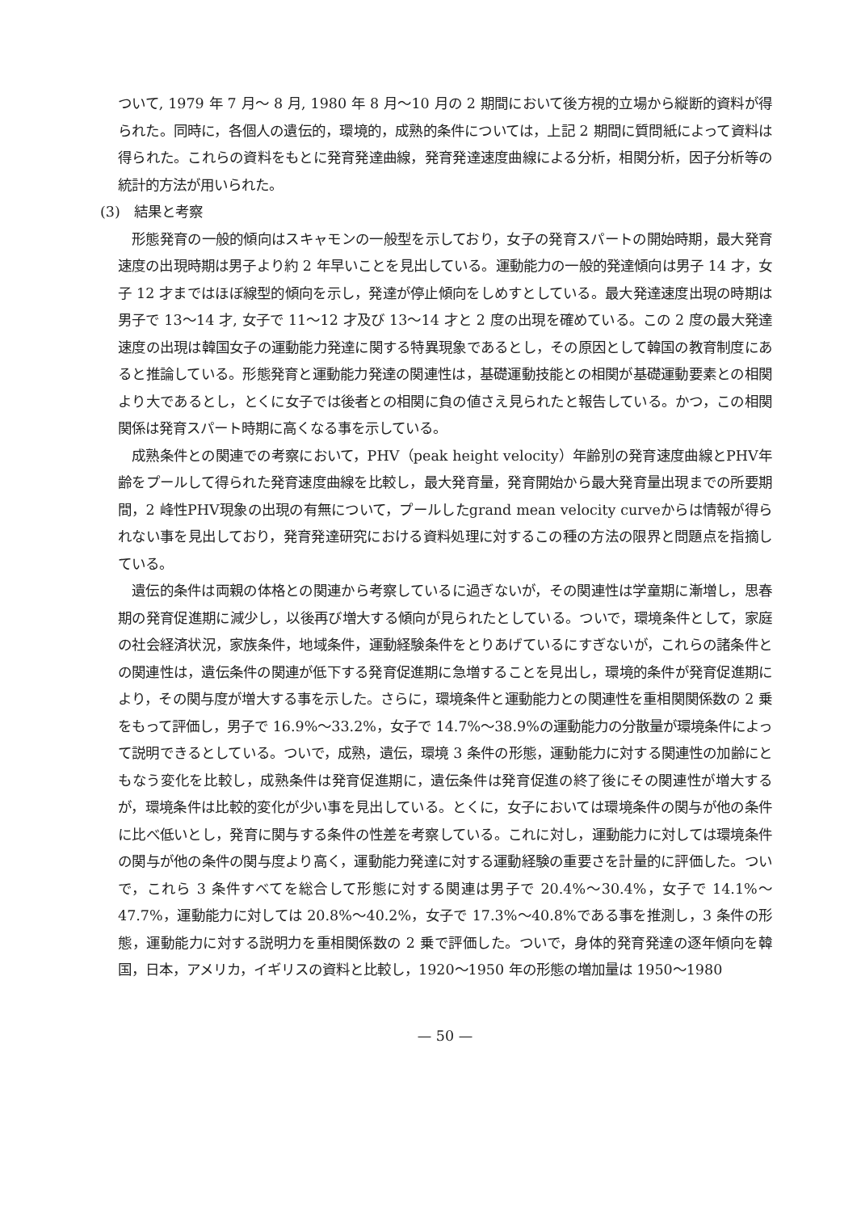ついて, 1979 年 7 月～ 8 月, 1980 年 8 月～10 月の 2 期間において後方視的立場から縦断的資料が得られた。同時に，各個人の遺伝的，環境的，成熟的条件については，上記 2 期間に質問紙によって資料は得られた。これらの資料をもとに発育発達曲線，発育発達速度曲線による分析，相関分析，因子分析等の統計的方法が用いられた。
(3)　結果と考察
形態発育の一般的傾向はスキャモンの一般型を示しており，女子の発育スパートの開始時期，最大発育速度の出現時期は男子より約 2 年早いことを見出している。運動能力の一般的発達傾向は男子 14 才，女子 12 才まではほぼ線型的傾向を示し，発達が停止傾向をしめすとしている。最大発達速度出現の時期は男子で 13～14 才, 女子で 11～12 才及び 13～14 才と 2 度の出現を確めている。この 2 度の最大発達速度の出現は韓国女子の運動能力発達に関する特異現象であるとし，その原因として韓国の教育制度にあると推論している。形態発育と運動能力発達の関連性は，基礎運動技能との相関が基礎運動要素との相関より大であるとし，とくに女子では後者との相関に負の値さえ見られたと報告している。かつ，この相関関係は発育スパート時期に高くなる事を示している。
成熟条件との関連での考察において，PHV（peak height velocity）年齢別の発育速度曲線とPHV年齢をプールして得られた発育速度曲線を比較し，最大発育量，発育開始から最大発育量出現までの所要期間，2 峰性PHV現象の出現の有無について，プールしたgrand mean velocity curveからは情報が得られない事を見出しており，発育発達研究における資料処理に対するこの種の方法の限界と問題点を指摘している。
遺伝的条件は両親の体格との関連から考察しているに過ぎないが，その関連性は学童期に漸増し，思春期の発育促進期に減少し，以後再び増大する傾向が見られたとしている。ついで，環境条件として，家庭の社会経済状況，家族条件，地域条件，運動経験条件をとりあげているにすぎないが，これらの諸条件との関連性は，遺伝条件の関連が低下する発育促進期に急増することを見出し，環境的条件が発育促進期により，その関与度が増大する事を示した。さらに，環境条件と運動能力との関連性を重相関関係数の 2 乗をもって評価し，男子で 16.9%～33.2%，女子で 14.7%～38.9%の運動能力の分散量が環境条件によって説明できるとしている。ついで，成熟，遺伝，環境 3 条件の形態，運動能力に対する関連性の加齢にともなう変化を比較し，成熟条件は発育促進期に，遺伝条件は発育促進の終了後にその関連性が増大するが，環境条件は比較的変化が少い事を見出している。とくに，女子においては環境条件の関与が他の条件に比べ低いとし，発育に関与する条件の性差を考察している。これに対し，運動能力に対しては環境条件の関与が他の条件の関与度より高く，運動能力発達に対する運動経験の重要さを計量的に評価した。ついで，これら 3 条件すべてを総合して形態に対する関連は男子で 20.4%～30.4%，女子で 14.1%～47.7%，運動能力に対しては 20.8%～40.2%，女子で 17.3%～40.8%である事を推測し，3 条件の形態，運動能力に対する説明力を重相関係数の 2 乗で評価した。ついで，身体的発育発達の逐年傾向を韓国，日本，アメリカ，イギリスの資料と比較し，1920～1950 年の形態の増加量は 1950～1980
— 50 —